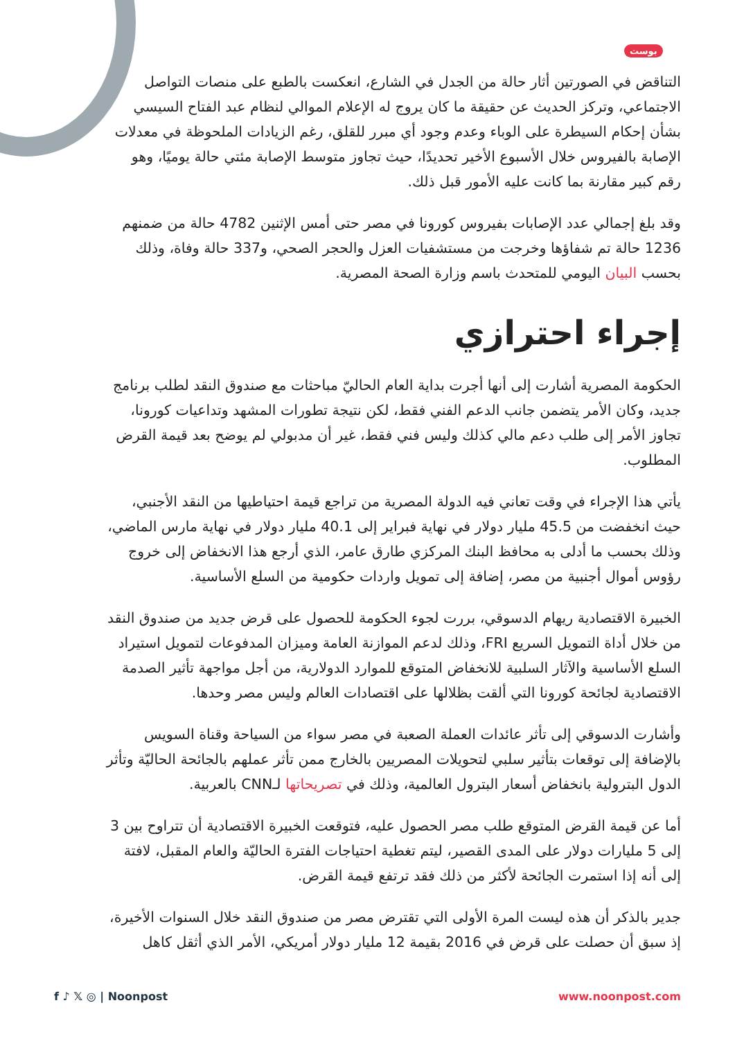بوست
التناقض في الصورتين أثار حالة من الجدل في الشارع، انعكست بالطبع على منصات التواصل الاجتماعي، وتركز الحديث عن حقيقة ما كان يروج له الإعلام الموالي لنظام عبد الفتاح السيسي بشأن إحكام السيطرة على الوباء وعدم وجود أي مبرر للقلق، رغم الزيادات الملحوظة في معدلات الإصابة بالفيروس خلال الأسبوع الأخير تحديدًا، حيث تجاوز متوسط الإصابة مئتي حالة يوميًا، وهو رقم كبير مقارنة بما كانت عليه الأمور قبل ذلك.
وقد بلغ إجمالي عدد الإصابات بفيروس كورونا في مصر حتى أمس الإثنين 4782 حالة من ضمنهم 1236 حالة تم شفاؤها وخرجت من مستشفيات العزل والحجر الصحي، و337 حالة وفاة، وذلك بحسب البيان اليومي للمتحدث باسم وزارة الصحة المصرية.
إجراء احترازي
الحكومة المصرية أشارت إلى أنها أجرت بداية العام الحاليّ مباحثات مع صندوق النقد لطلب برنامج جديد، وكان الأمر يتضمن جانب الدعم الفني فقط، لكن نتيجة تطورات المشهد وتداعيات كورونا، تجاوز الأمر إلى طلب دعم مالي كذلك وليس فني فقط، غير أن مدبولي لم يوضح بعد قيمة القرض المطلوب.
يأتي هذا الإجراء في وقت تعاني فيه الدولة المصرية من تراجع قيمة احتياطيها من النقد الأجنبي، حيث انخفضت من 45.5 مليار دولار في نهاية فبراير إلى 40.1 مليار دولار في نهاية مارس الماضي، وذلك بحسب ما أدلى به محافظ البنك المركزي طارق عامر، الذي أرجع هذا الانخفاض إلى خروج رؤوس أموال أجنبية من مصر، إضافة إلى تمويل واردات حكومية من السلع الأساسية.
الخبيرة الاقتصادية ريهام الدسوقي، بررت لجوء الحكومة للحصول على قرض جديد من صندوق النقد من خلال أداة التمويل السريع FRI، وذلك لدعم الموازنة العامة وميزان المدفوعات لتمويل استيراد السلع الأساسية والآثار السلبية للانخفاض المتوقع للموارد الدولارية، من أجل مواجهة تأثير الصدمة الاقتصادية لجائحة كورونا التي ألقت بظلالها على اقتصادات العالم وليس مصر وحدها.
وأشارت الدسوقي إلى تأثر عائدات العملة الصعبة في مصر سواء من السياحة وقناة السويس بالإضافة إلى توقعات بتأثير سلبي لتحويلات المصريين بالخارج ممن تأثر عملهم بالجائحة الحاليّة وتأثر الدول البترولية بانخفاض أسعار البترول العالمية، وذلك في تصريحاتها لـCNN بالعربية.
أما عن قيمة القرض المتوقع طلب مصر الحصول عليه، فتوقعت الخبيرة الاقتصادية أن تتراوح بين 3 إلى 5 مليارات دولار على المدى القصير، ليتم تغطية احتياجات الفترة الحاليّة والعام المقبل، لافتة إلى أنه إذا استمرت الجائحة لأكثر من ذلك فقد ترتفع قيمة القرض.
جدير بالذكر أن هذه ليست المرة الأولى التي تقترض مصر من صندوق النقد خلال السنوات الأخيرة، إذ سبق أن حصلت على قرض في 2016 بقيمة 12 مليار دولار أمريكي، الأمر الذي أثقل كاهل
f ♪ 𝕏 ◎ | Noonpost www.noonpost.com